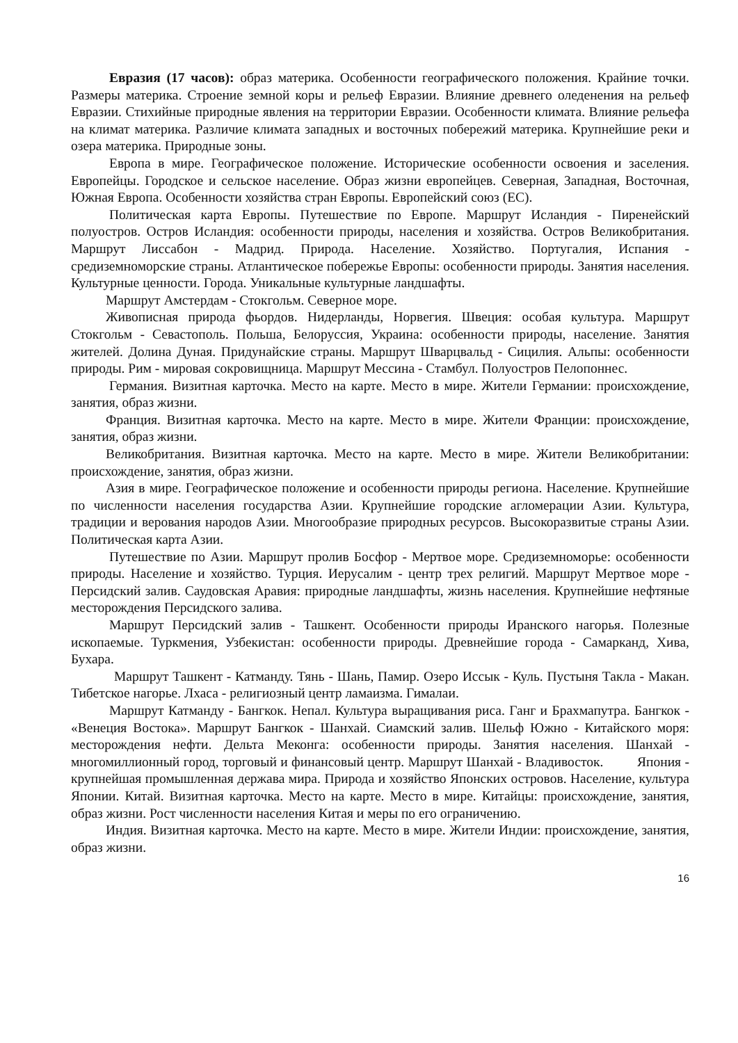Евразия (17 часов): образ материка. Особенности географического положения. Крайние точки. Размеры материка. Строение земной коры и рельеф Евразии. Влияние древнего оледенения на рельеф Евразии. Стихийные природные явления на территории Евразии. Особенности климата. Влияние рельефа на климат материка. Различие климата западных и восточных побережий материка. Крупнейшие реки и озера материка. Природные зоны.
Европа в мире. Географическое положение. Исторические особенности освоения и заселения. Европейцы. Городское и сельское население. Образ жизни европейцев. Северная, Западная, Восточная, Южная Европа. Особенности хозяйства стран Европы. Европейский союз (ЕС).
Политическая карта Европы. Путешествие по Европе. Маршрут Исландия - Пиренейский полуостров. Остров Исландия: особенности природы, населения и хозяйства. Остров Великобритания. Маршрут Лиссабон - Мадрид. Природа. Население. Хозяйство. Португалия, Испания - средиземноморские страны. Атлантическое побережье Европы: особенности природы. Занятия населения. Культурные ценности. Города. Уникальные культурные ландшафты.
Маршрут Амстердам - Стокгольм. Северное море.
Живописная природа фьордов. Нидерланды, Норвегия. Швеция: особая культура. Маршрут Стокгольм - Севастополь. Польша, Белоруссия, Украина: особенности природы, население. Занятия жителей. Долина Дуная. Придунайские страны. Маршрут Шварцвальд - Сицилия. Альпы: особенности природы. Рим - мировая сокровищница. Маршрут Мессина - Стамбул. Полуостров Пелопоннес.
Германия. Визитная карточка. Место на карте. Место в мире. Жители Германии: происхождение, занятия, образ жизни.
Франция. Визитная карточка. Место на карте. Место в мире. Жители Франции: происхождение, занятия, образ жизни.
Великобритания. Визитная карточка. Место на карте. Место в мире. Жители Великобритании: происхождение, занятия, образ жизни.
Азия в мире. Географическое положение и особенности природы региона. Население. Крупнейшие по численности населения государства Азии. Крупнейшие городские агломерации Азии. Культура, традиции и верования народов Азии. Многообразие природных ресурсов. Высокоразвитые страны Азии. Политическая карта Азии.
Путешествие по Азии. Маршрут пролив Босфор - Мертвое море. Средиземноморье: особенности природы. Население и хозяйство. Турция. Иерусалим - центр трех религий. Маршрут Мертвое море - Персидский залив. Саудовская Аравия: природные ландшафты, жизнь населения. Крупнейшие нефтяные месторождения Персидского залива.
Маршрут Персидский залив - Ташкент. Особенности природы Иранского нагорья. Полезные ископаемые. Туркмения, Узбекистан: особенности природы. Древнейшие города - Самарканд, Хива, Бухара.
Маршрут Ташкент - Катманду. Тянь - Шань, Памир. Озеро Иссык - Куль. Пустыня Такла - Макан. Тибетское нагорье. Лхаса - религиозный центр ламаизма. Гималаи.
Маршрут Катманду - Бангкок. Непал. Культура выращивания риса. Ганг и Брахмапутра. Бангкок - «Венеция Востока». Маршрут Бангкок - Шанхай. Сиамский залив. Шельф Южно - Китайского моря: месторождения нефти. Дельта Меконга: особенности природы. Занятия населения. Шанхай - многомиллионный город, торговый и финансовый центр. Маршрут Шанхай - Владивосток. Япония - крупнейшая промышленная держава мира. Природа и хозяйство Японских островов. Население, культура Японии. Китай. Визитная карточка. Место на карте. Место в мире. Китайцы: происхождение, занятия, образ жизни. Рост численности населения Китая и меры по его ограничению.
Индия. Визитная карточка. Место на карте. Место в мире. Жители Индии: происхождение, занятия, образ жизни.
16